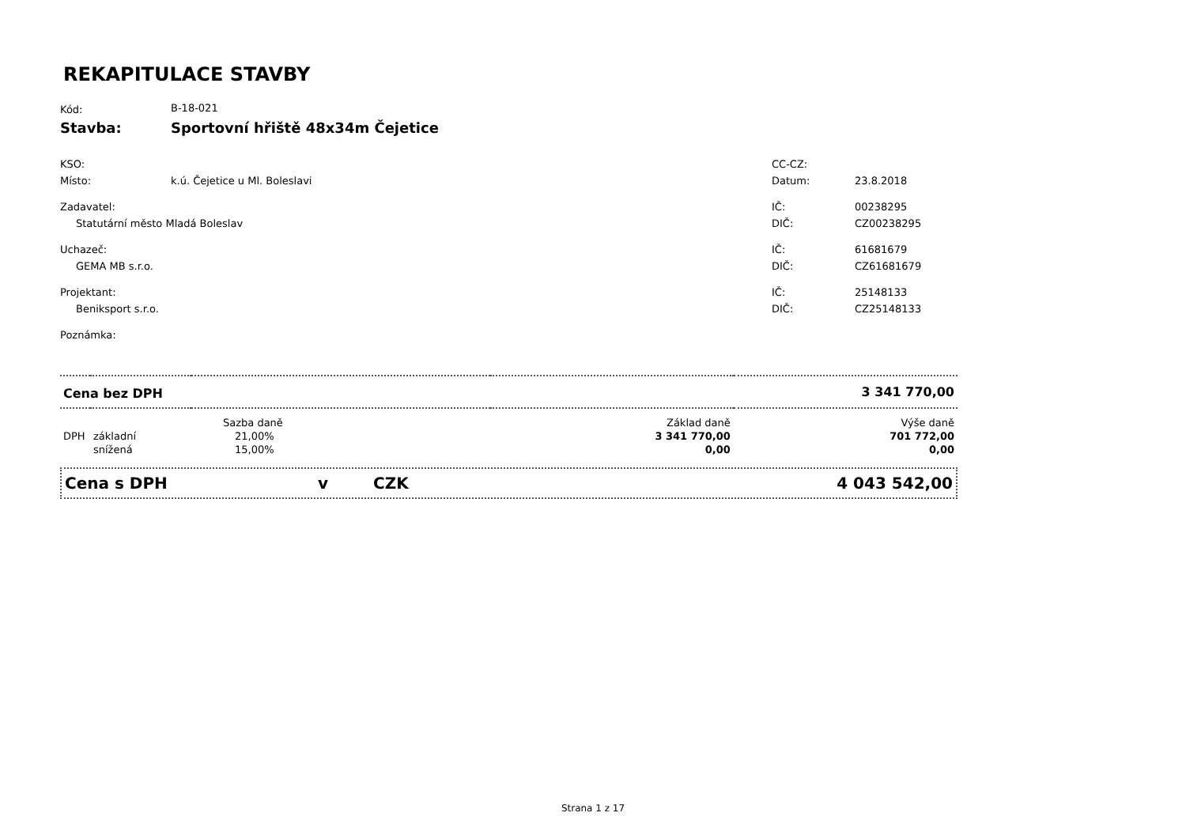REKAPITULACE STAVBY
Kód: B-18-021
Stavba: Sportovní hřiště 48x34m Čejetice
KSO: CC-CZ:
Místo: k.ú. Čejetice u Ml. Boleslavi Datum: 23.8.2018
Zadavatel: IČ: 00238295
Statutární město Mladá Boleslav
DIČ: CZ00238295
Uchazeč: IČ: 61681679
GEMA MB s.r.o. DIČ: CZ61681679
Projektant: IČ: 25148133
Beniksport s.r.o. DIČ: CZ25148133
Poznámka:
| Cena bez DPH | | | 3 341 770,00 | |
| | | Sazba daně | Základ daně | Výše daně |
| DPH | základní | 21,00% | 3 341 770,00 | 701 772,00 |
| | snížená | 15,00% | 0,00 | 0,00 |
Cena s DPH v CZK 4 043 542,00
Strana 1 z 17